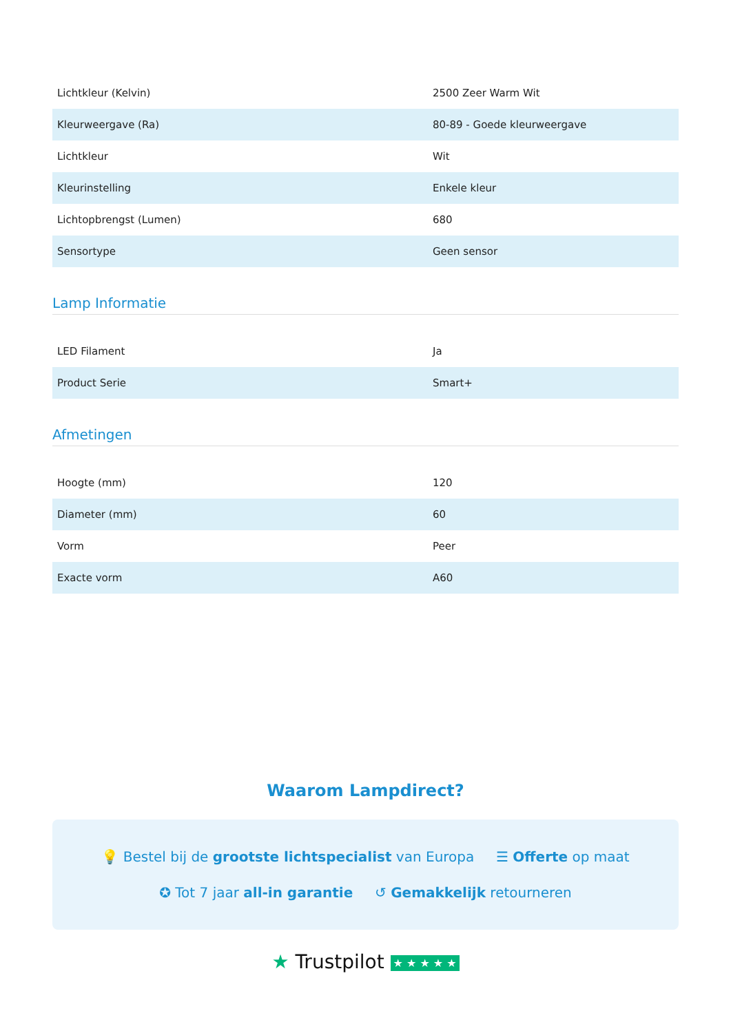| Lichtkleur (Kelvin) | 2500 Zeer Warm Wit |
| Kleurweergave (Ra) | 80-89 - Goede kleurweergave |
| Lichtkleur | Wit |
| Kleurinstelling | Enkele kleur |
| Lichtopbrengst (Lumen) | 680 |
| Sensortype | Geen sensor |
Lamp Informatie
| LED Filament | Ja |
| Product Serie | Smart+ |
Afmetingen
| Hoogte (mm) | 120 |
| Diameter (mm) | 60 |
| Vorm | Peer |
| Exacte vorm | A60 |
Waarom Lampdirect?
💡 Bestel bij de grootste lichtspecialist van Europa ☰ Offerte op maat
✪ Tot 7 jaar all-in garantie ↺ Gemakkelijk retourneren
★ Trustpilot ★ ★ ★ ★ ★